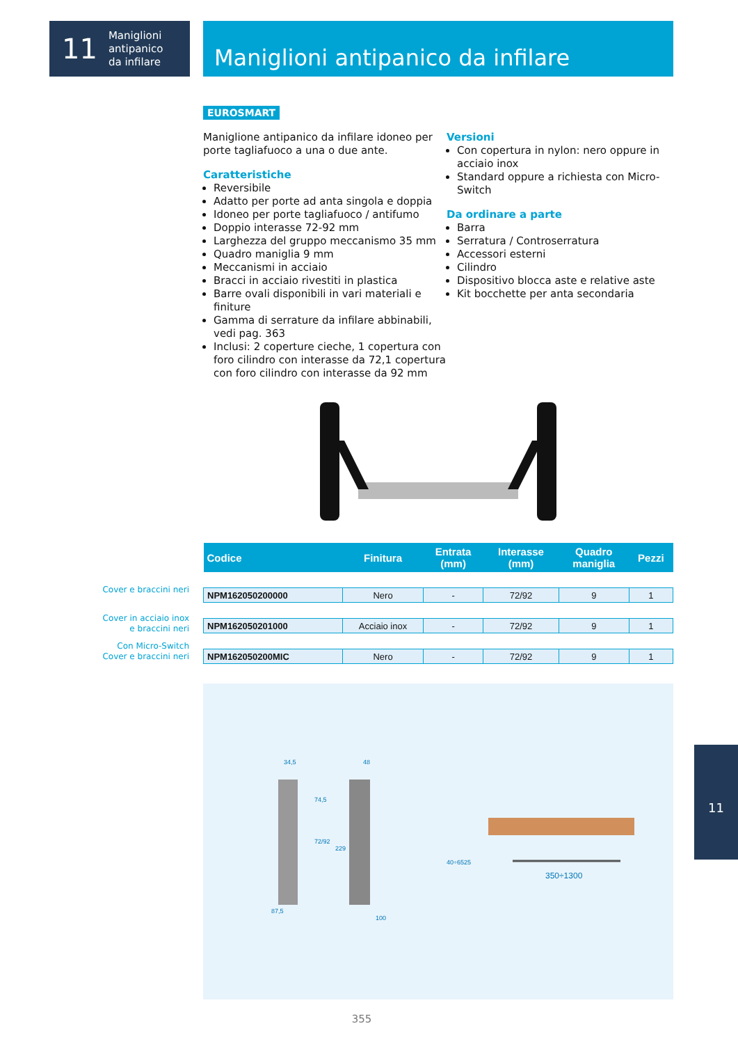11 Maniglioni
antipanico
da infilare
Maniglioni antipanico da infilare
EUROSMART
Maniglione antipanico da infilare idoneo per porte tagliafuoco a una o due ante.
Caratteristiche
Reversibile
Adatto per porte ad anta singola e doppia
Idoneo per porte tagliafuoco / antifumo
Doppio interasse 72-92 mm
Larghezza del gruppo meccanismo 35 mm
Quadro maniglia 9 mm
Meccanismi in acciaio
Bracci in acciaio rivestiti in plastica
Barre ovali disponibili in vari materiali e finiture
Gamma di serrature da infilare abbinabili, vedi pag. 363
Inclusi: 2 coperture cieche, 1 copertura con foro cilindro con interasse da 72,1 copertura con foro cilindro con interasse da 92 mm
Versioni
Con copertura in nylon: nero oppure in acciaio inox
Standard oppure a richiesta con Micro-Switch
Da ordinare a parte
Barra
Serratura / Controserratura
Accessori esterni
Cilindro
Dispositivo blocca aste e relative aste
Kit bocchette per anta secondaria
| Codice | Finitura | Entrata (mm) | Interasse (mm) | Quadro maniglia | Pezzi |
| --- | --- | --- | --- | --- | --- |
| NPM162050200000 | Nero | - | 72/92 | 9 | 1 |
| NPM162050201000 | Acciaio inox | - | 72/92 | 9 | 1 |
| NPM162050200MIC | Nero | - | 72/92 | 9 | 1 |
Cover e braccini neri
Cover in acciaio inox
e braccini neri
Con Micro-Switch
Cover e braccini neri
34,5
48
74,5
72/92
229
87,5
100
40÷65
25
350÷1300
11
355